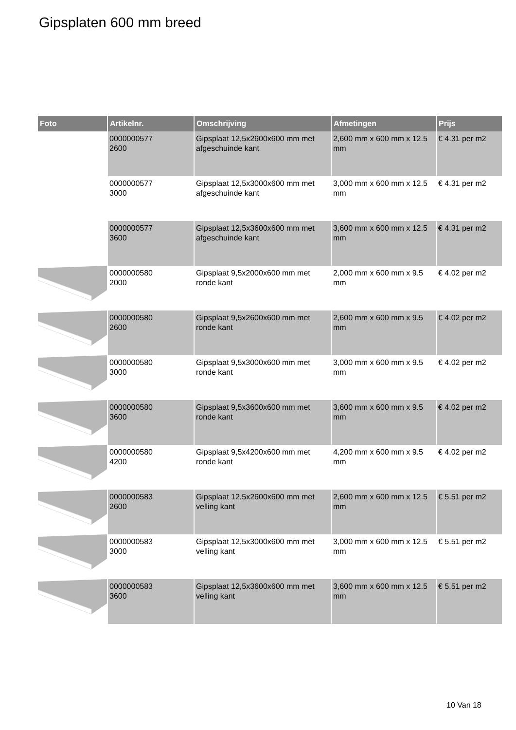Gipsplaten 600 mm breed
| Foto | Artikelnr. | Omschrijving | Afmetingen | Prijs |
| --- | --- | --- | --- | --- |
| | 0000000577 2600 | Gipsplaat 12,5x2600x600 mm met afgeschuinde kant | 2,600 mm x 600 mm x 12.5 mm | € 4.31 per m2 |
| | 0000000577 3000 | Gipsplaat 12,5x3000x600 mm met afgeschuinde kant | 3,000 mm x 600 mm x 12.5 mm | € 4.31 per m2 |
| | 0000000577 3600 | Gipsplaat 12,5x3600x600 mm met afgeschuinde kant | 3,600 mm x 600 mm x 12.5 mm | € 4.31 per m2 |
| | 0000000580 2000 | Gipsplaat 9,5x2000x600 mm met ronde kant | 2,000 mm x 600 mm x 9.5 mm | € 4.02 per m2 |
| | 0000000580 2600 | Gipsplaat 9,5x2600x600 mm met ronde kant | 2,600 mm x 600 mm x 9.5 mm | € 4.02 per m2 |
| | 0000000580 3000 | Gipsplaat 9,5x3000x600 mm met ronde kant | 3,000 mm x 600 mm x 9.5 mm | € 4.02 per m2 |
| | 0000000580 3600 | Gipsplaat 9,5x3600x600 mm met ronde kant | 3,600 mm x 600 mm x 9.5 mm | € 4.02 per m2 |
| | 0000000580 4200 | Gipsplaat 9,5x4200x600 mm met ronde kant | 4,200 mm x 600 mm x 9.5 mm | € 4.02 per m2 |
| | 0000000583 2600 | Gipsplaat 12,5x2600x600 mm met velling kant | 2,600 mm x 600 mm x 12.5 mm | € 5.51 per m2 |
| | 0000000583 3000 | Gipsplaat 12,5x3000x600 mm met velling kant | 3,000 mm x 600 mm x 12.5 mm | € 5.51 per m2 |
| | 0000000583 3600 | Gipsplaat 12,5x3600x600 mm met velling kant | 3,600 mm x 600 mm x 12.5 mm | € 5.51 per m2 |
10 Van 18